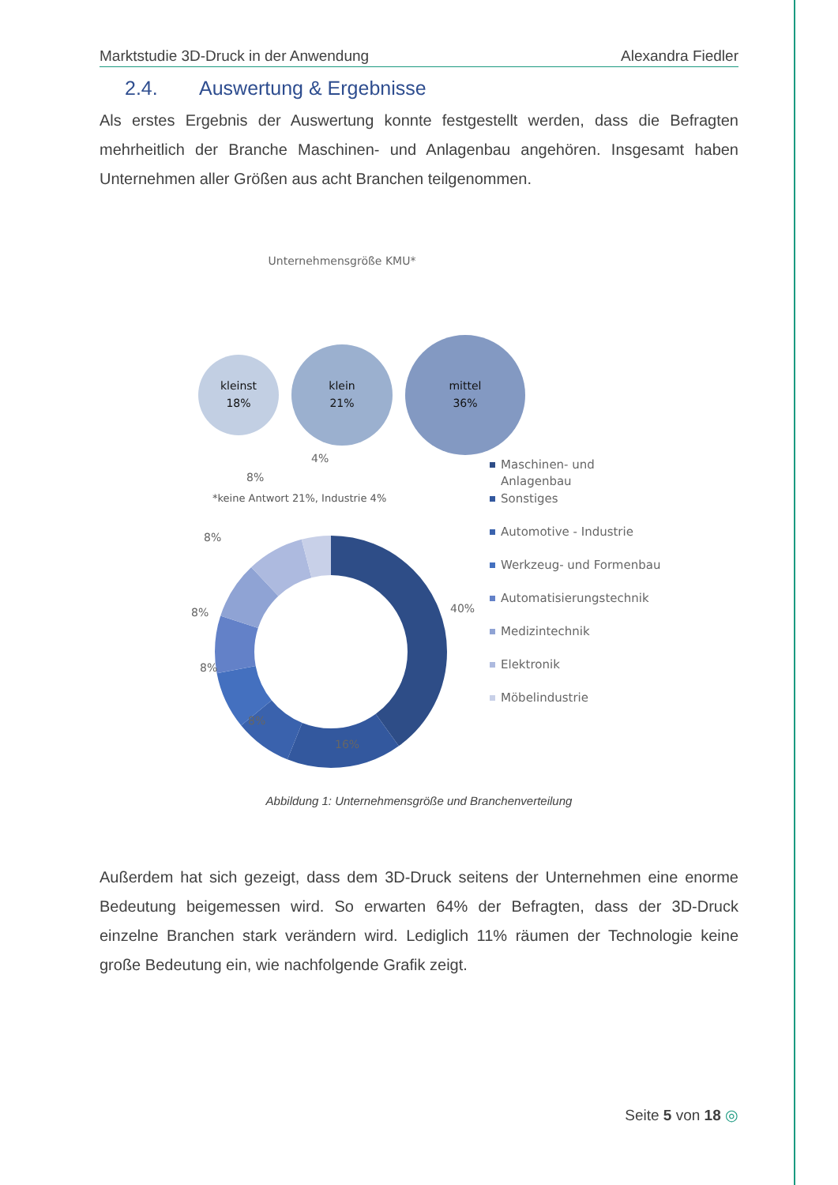Marktstudie 3D-Druck in der Anwendung Alexandra Fiedler
2.4. Auswertung & Ergebnisse
Als erstes Ergebnis der Auswertung konnte festgestellt werden, dass die Befragten mehrheitlich der Branche Maschinen- und Anlagenbau angehören. Insgesamt haben Unternehmen aller Größen aus acht Branchen teilgenommen.
Unternehmensgröße KMU*
kleinst
18%
klein
21%
mittel
36%
*keine Antwort 21%, Industrie 4%
4%
8%
8%
8%
8%
8%
16%
40%
Maschinen- und
Anlagenbau
Sonstiges
Automotive - Industrie
Werkzeug- und Formenbau
Automatisierungstechnik
Medizintechnik
Elektronik
Möbelindustrie
Abbildung 1: Unternehmensgröße und Branchenverteilung
Außerdem hat sich gezeigt, dass dem 3D-Druck seitens der Unternehmen eine enorme Bedeutung beigemessen wird. So erwarten 64% der Befragten, dass der 3D-Druck einzelne Branchen stark verändern wird. Lediglich 11% räumen der Technologie keine große Bedeutung ein, wie nachfolgende Grafik zeigt.
Seite 5 von 18 ◎